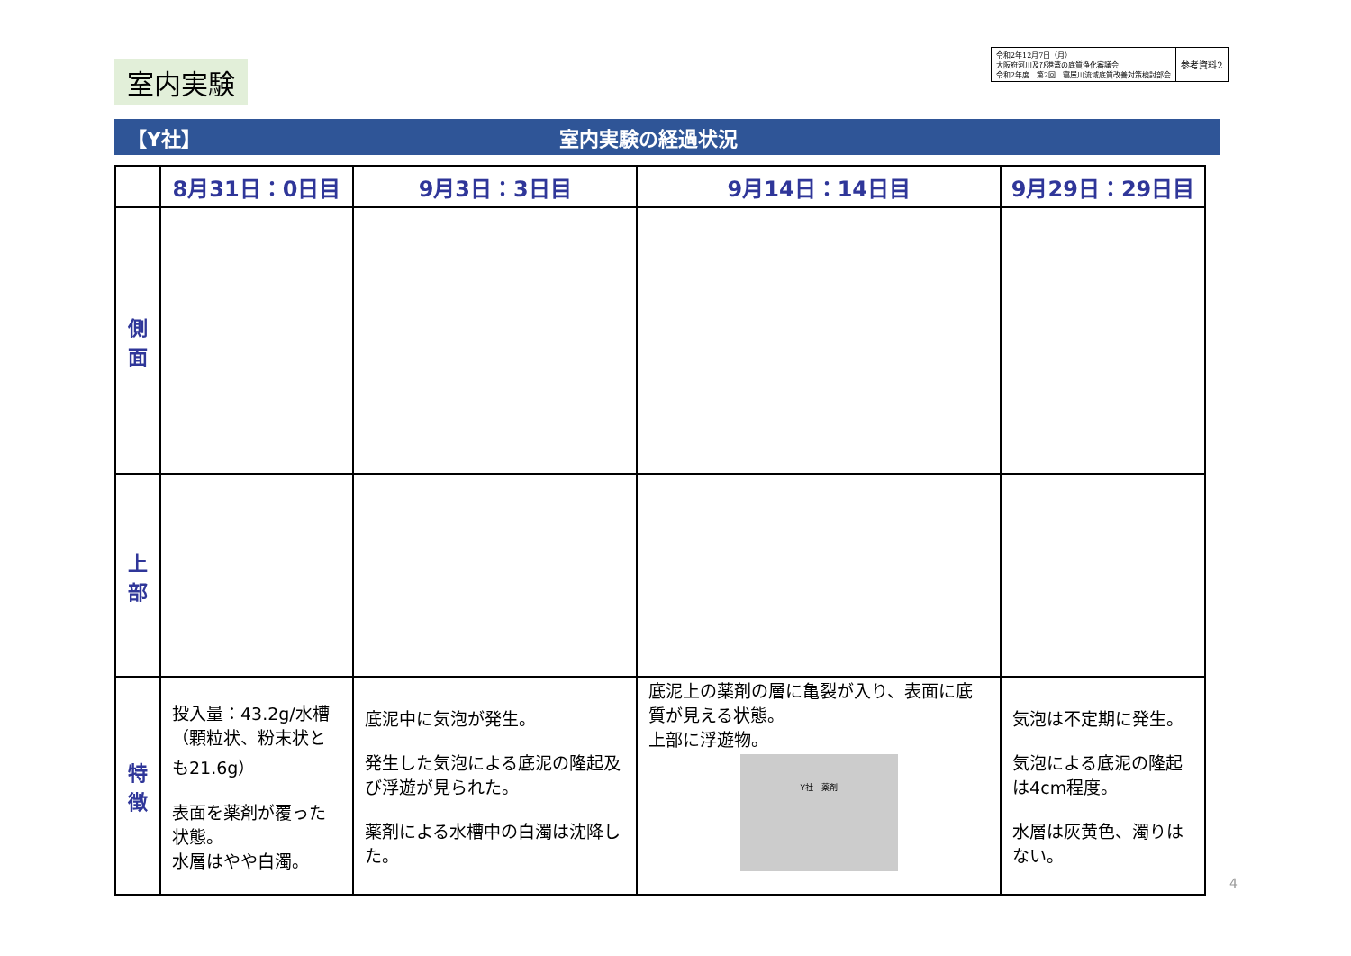室内実験
令和2年12月7日（月）
大阪府河川及び港湾の底質浄化審議会
令和2年度　第2回　寝屋川流域底質改善対策検討部会
参考資料2
【Y社】 室内実験の経過状況
| | 8月31日：0日目 | 9月3日：3日目 | 9月14日：14日目 | 9月29日：29日目 |
| --- | --- | --- | --- | --- |
| 側 面 | | | | |
| 上 部 | | | | |
| 特 徴 | 投入量：43.2g/水槽 （顆粒状、粉末状とも21.6g） 表面を薬剤が覆った状態。 水層はやや白濁。 | 底泥中に気泡が発生。 発生した気泡による底泥の隆起及び浮遊が見られた。 薬剤による水槽中の白濁は沈降した。 | 底泥上の薬剤の層に亀裂が入り、表面に底質が見える状態。 上部に浮遊物。 Y社 薬剤 | 気泡は不定期に発生。 気泡による底泥の隆起は4cm程度。 水層は灰黄色、濁りはない。 |
4